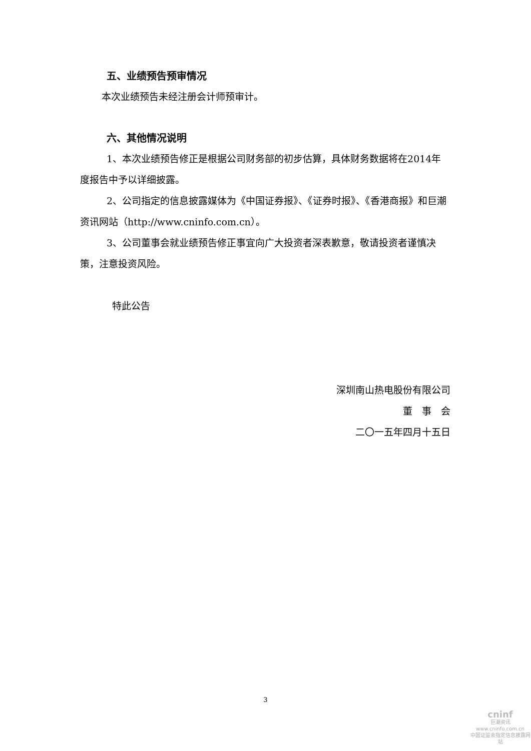五、业绩预告预审情况
本次业绩预告未经注册会计师预审计。
六、其他情况说明
1、本次业绩预告修正是根据公司财务部的初步估算，具体财务数据将在2014年度报告中予以详细披露。
2、公司指定的信息披露媒体为《中国证券报》、《证券时报》、《香港商报》和巨潮资讯网站（http://www.cninfo.com.cn）。
3、公司董事会就业绩预告修正事宜向广大投资者深表歉意，敬请投资者谨慎决策，注意投资风险。
特此公告
深圳南山热电股份有限公司
董　事　会
二〇一五年四月十五日
3
cninf
巨潮资讯
www.cninfo.com.cn
中国证监会指定信息披露网站